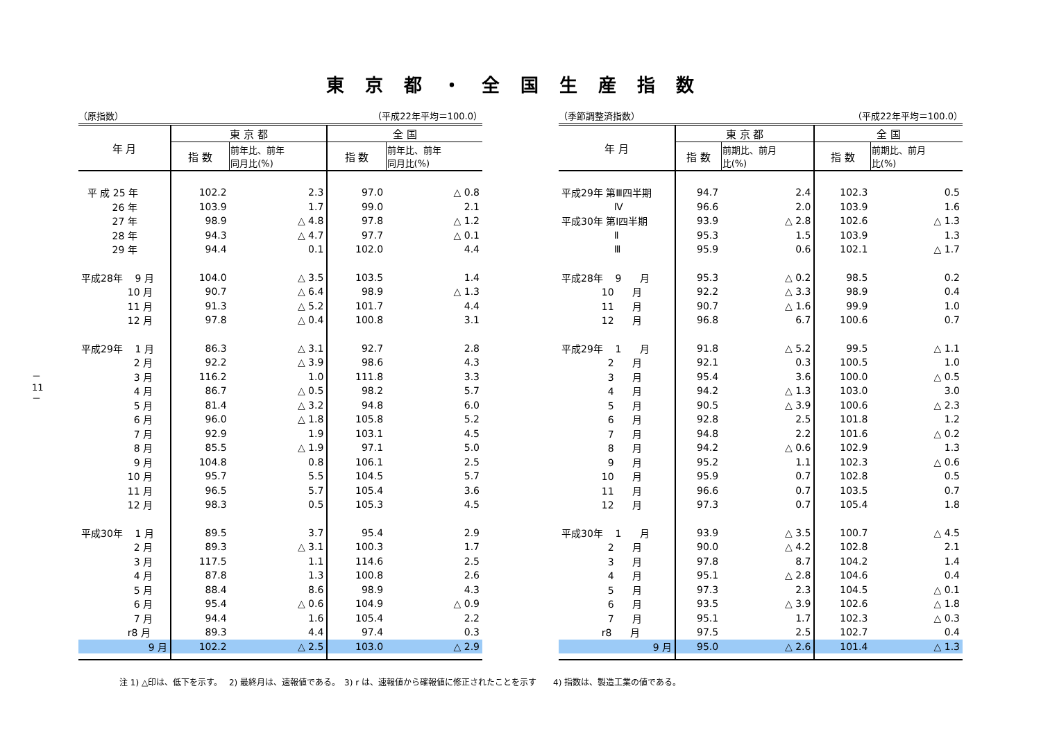東京都・全国生産指数
－ 11 －
（原指数） （平成22年平均＝100.0）
| 年 月 | 東 京 都 | | 全 国 | |
| --- | --- | --- | --- | --- |
| | 指 数 | 前年比、前年 同月比(%) | 指 数 | 前年比、前年 同月比(%) |
| 平 成 25 年 | 102.2 | 2.3 | 97.0 | △ 0.8 |
| 26 年 | 103.9 | 1.7 | 99.0 | 2.1 |
| 27 年 | 98.9 | △ 4.8 | 97.8 | △ 1.2 |
| 28 年 | 94.3 | △ 4.7 | 97.7 | △ 0.1 |
| 29 年 | 94.4 | 0.1 | 102.0 | 4.4 |
| 平成28年 9 月 | 104.0 | △ 3.5 | 103.5 | 1.4 |
| 10 月 | 90.7 | △ 6.4 | 98.9 | △ 1.3 |
| 11 月 | 91.3 | △ 5.2 | 101.7 | 4.4 |
| 12 月 | 97.8 | △ 0.4 | 100.8 | 3.1 |
| 平成29年 1 月 | 86.3 | △ 3.1 | 92.7 | 2.8 |
| 2 月 | 92.2 | △ 3.9 | 98.6 | 4.3 |
| 3 月 | 116.2 | 1.0 | 111.8 | 3.3 |
| 4 月 | 86.7 | △ 0.5 | 98.2 | 5.7 |
| 5 月 | 81.4 | △ 3.2 | 94.8 | 6.0 |
| 6 月 | 96.0 | △ 1.8 | 105.8 | 5.2 |
| 7 月 | 92.9 | 1.9 | 103.1 | 4.5 |
| 8 月 | 85.5 | △ 1.9 | 97.1 | 5.0 |
| 9 月 | 104.8 | 0.8 | 106.1 | 2.5 |
| 10 月 | 95.7 | 5.5 | 104.5 | 5.7 |
| 11 月 | 96.5 | 5.7 | 105.4 | 3.6 |
| 12 月 | 98.3 | 0.5 | 105.3 | 4.5 |
| 平成30年 1 月 | 89.5 | 3.7 | 95.4 | 2.9 |
| 2 月 | 89.3 | △ 3.1 | 100.3 | 1.7 |
| 3 月 | 117.5 | 1.1 | 114.6 | 2.5 |
| 4 月 | 87.8 | 1.3 | 100.8 | 2.6 |
| 5 月 | 88.4 | 8.6 | 98.9 | 4.3 |
| 6 月 | 95.4 | △ 0.6 | 104.9 | △ 0.9 |
| 7 月 | 94.4 | 1.6 | 105.4 | 2.2 |
| r8 月 | 89.3 | 4.4 | 97.4 | 0.3 |
| 9 月 | 102.2 | △ 2.5 | 103.0 | △ 2.9 |
（季節調整済指数） （平成22年平均＝100.0）
| 年 月 | 東 京 都 | | 全 国 | |
| --- | --- | --- | --- | --- |
| | 指 数 | 前期比、前月 比(%) | 指 数 | 前期比、前月 比(%) |
| 平成29年 第Ⅲ四半期 | 94.7 | 2.4 | 102.3 | 0.5 |
| Ⅳ | 96.6 | 2.0 | 103.9 | 1.6 |
| 平成30年 第Ⅰ四半期 | 93.9 | △ 2.8 | 102.6 | △ 1.3 |
| Ⅱ | 95.3 | 1.5 | 103.9 | 1.3 |
| Ⅲ | 95.9 | 0.6 | 102.1 | △ 1.7 |
| 平成28年 9 月 | 95.3 | △ 0.2 | 98.5 | 0.2 |
| 10 月 | 92.2 | △ 3.3 | 98.9 | 0.4 |
| 11 月 | 90.7 | △ 1.6 | 99.9 | 1.0 |
| 12 月 | 96.8 | 6.7 | 100.6 | 0.7 |
| 平成29年 1 月 | 91.8 | △ 5.2 | 99.5 | △ 1.1 |
| 2 月 | 92.1 | 0.3 | 100.5 | 1.0 |
| 3 月 | 95.4 | 3.6 | 100.0 | △ 0.5 |
| 4 月 | 94.2 | △ 1.3 | 103.0 | 3.0 |
| 5 月 | 90.5 | △ 3.9 | 100.6 | △ 2.3 |
| 6 月 | 92.8 | 2.5 | 101.8 | 1.2 |
| 7 月 | 94.8 | 2.2 | 101.6 | △ 0.2 |
| 8 月 | 94.2 | △ 0.6 | 102.9 | 1.3 |
| 9 月 | 95.2 | 1.1 | 102.3 | △ 0.6 |
| 10 月 | 95.9 | 0.7 | 102.8 | 0.5 |
| 11 月 | 96.6 | 0.7 | 103.5 | 0.7 |
| 12 月 | 97.3 | 0.7 | 105.4 | 1.8 |
| 平成30年 1 月 | 93.9 | △ 3.5 | 100.7 | △ 4.5 |
| 2 月 | 90.0 | △ 4.2 | 102.8 | 2.1 |
| 3 月 | 97.8 | 8.7 | 104.2 | 1.4 |
| 4 月 | 95.1 | △ 2.8 | 104.6 | 0.4 |
| 5 月 | 97.3 | 2.3 | 104.5 | △ 0.1 |
| 6 月 | 93.5 | △ 3.9 | 102.6 | △ 1.8 |
| 7 月 | 95.1 | 1.7 | 102.3 | △ 0.3 |
| r8 月 | 97.5 | 2.5 | 102.7 | 0.4 |
| 9 月 | 95.0 | △ 2.6 | 101.4 | △ 1.3 |
注 1) △印は、低下を示す。　 2) 最終月は、速報値である。　3) r は、速報値から確報値に修正されたことを示す　　4) 指数は、製造工業の値である。